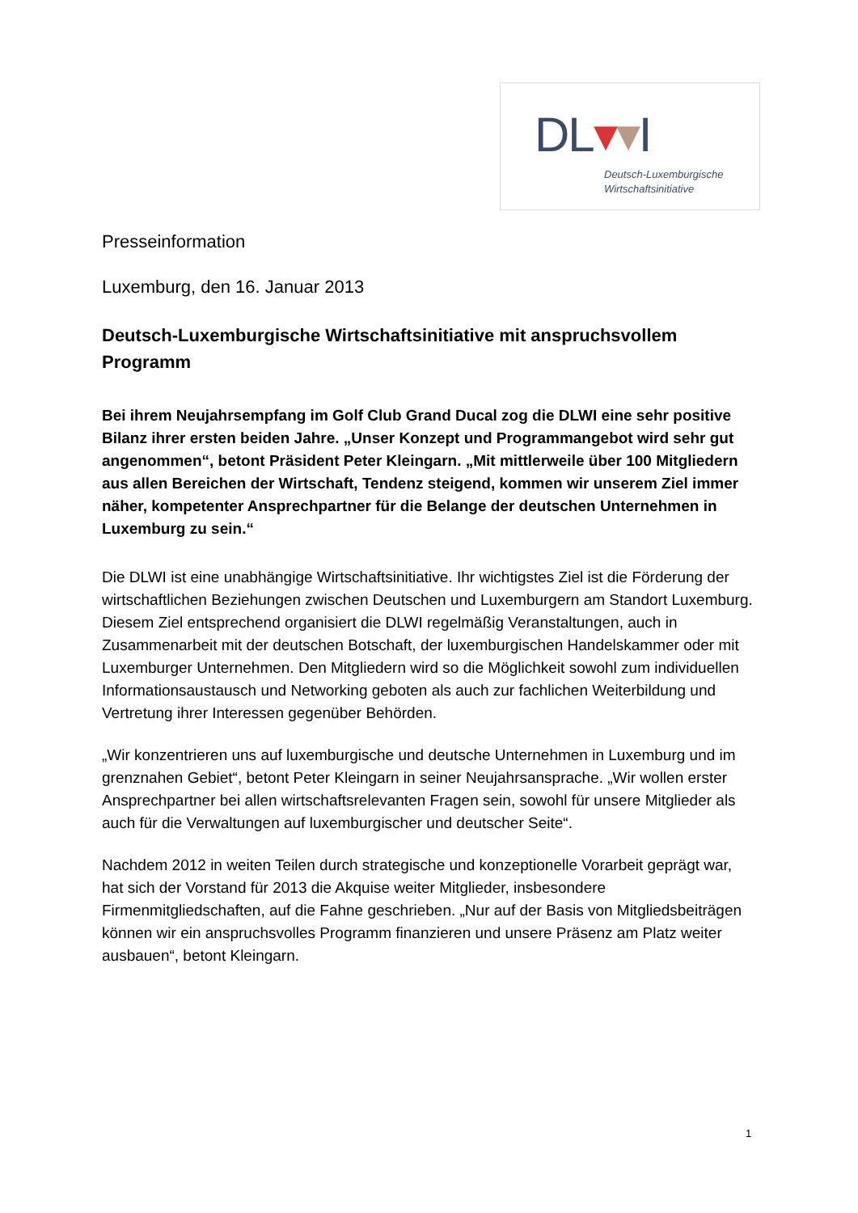DL▾▾I
Deutsch-Luxemburgische
Wirtschaftsinitiative
Presseinformation
Luxemburg, den 16. Januar 2013
Deutsch-Luxemburgische Wirtschaftsinitiative mit anspruchsvollem Programm
Bei ihrem Neujahrsempfang im Golf Club Grand Ducal zog die DLWI eine sehr positive Bilanz ihrer ersten beiden Jahre. „Unser Konzept und Programmangebot wird sehr gut angenommen“, betont Präsident Peter Kleingarn. „Mit mittlerweile über 100 Mitgliedern aus allen Bereichen der Wirtschaft, Tendenz steigend, kommen wir unserem Ziel immer näher, kompetenter Ansprechpartner für die Belange der deutschen Unternehmen in Luxemburg zu sein.“
Die DLWI ist eine unabhängige Wirtschaftsinitiative. Ihr wichtigstes Ziel ist die Förderung der wirtschaftlichen Beziehungen zwischen Deutschen und Luxemburgern am Standort Luxemburg. Diesem Ziel entsprechend organisiert die DLWI regelmäßig Veranstaltungen, auch in Zusammenarbeit mit der deutschen Botschaft, der luxemburgischen Handelskammer oder mit Luxemburger Unternehmen. Den Mitgliedern wird so die Möglichkeit sowohl zum individuellen Informationsaustausch und Networking geboten als auch zur fachlichen Weiterbildung und Vertretung ihrer Interessen gegenüber Behörden.
„Wir konzentrieren uns auf luxemburgische und deutsche Unternehmen in Luxemburg und im grenznahen Gebiet“, betont Peter Kleingarn in seiner Neujahrsansprache. „Wir wollen erster Ansprechpartner bei allen wirtschaftsrelevanten Fragen sein, sowohl für unsere Mitglieder als auch für die Verwaltungen auf luxemburgischer und deutscher Seite“.
Nachdem 2012 in weiten Teilen durch strategische und konzeptionelle Vorarbeit geprägt war, hat sich der Vorstand für 2013 die Akquise weiter Mitglieder, insbesondere Firmenmitgliedschaften, auf die Fahne geschrieben. „Nur auf der Basis von Mitgliedsbeiträgen können wir ein anspruchsvolles Programm finanzieren und unsere Präsenz am Platz weiter ausbauen“, betont Kleingarn.
1